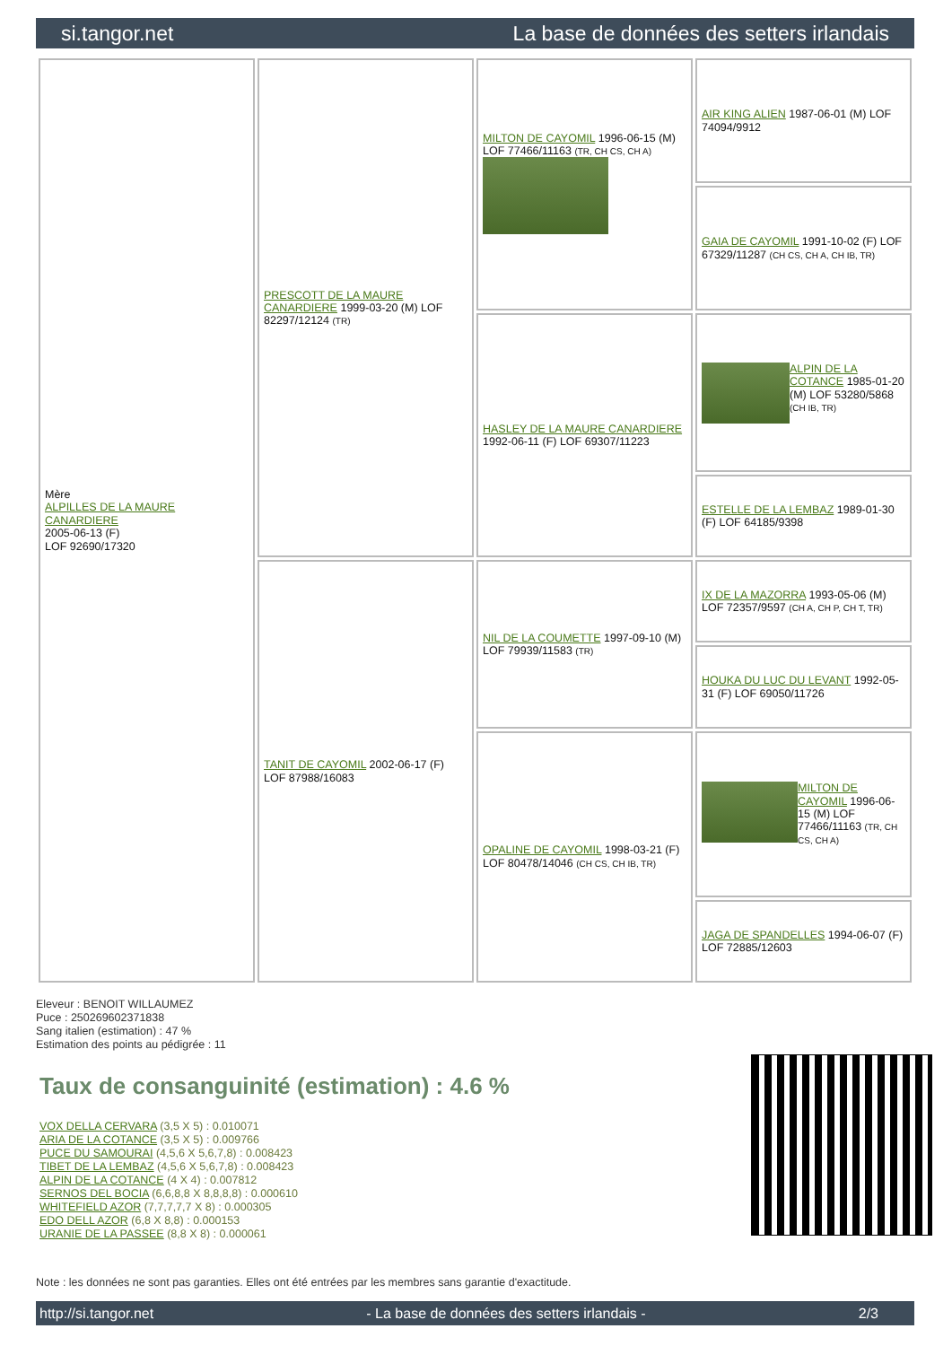si.tangor.net La base de données des setters irlandais
| Mère ALPILLES DE LA MAURE CANARDIERE 2005-06-13 (F) LOF 92690/17320 | PRESCOTT DE LA MAURE CANARDIERE 1999-03-20 (M) LOF 82297/12124 (TR) | MILTON DE CAYOMIL 1996-06-15 (M) LOF 77466/11163 (TR, CH CS, CH A) | AIR KING ALIEN 1987-06-01 (M) LOF 74094/9912 |
| | | | GAIA DE CAYOMIL 1991-10-02 (F) LOF 67329/11287 (CH CS, CH A, CH IB, TR) |
| | | HASLEY DE LA MAURE CANARDIERE 1992-06-11 (F) LOF 69307/11223 | ALPIN DE LA COTANCE 1985-01-20 (M) LOF 53280/5868 (CH IB, TR) |
| | | | ESTELLE DE LA LEMBAZ 1989-01-30 (F) LOF 64185/9398 |
| | TANIT DE CAYOMIL 2002-06-17 (F) LOF 87988/16083 | NIL DE LA COUMETTE 1997-09-10 (M) LOF 79939/11583 (TR) | IX DE LA MAZORRA 1993-05-06 (M) LOF 72357/9597 (CH A, CH P, CH T, TR) |
| | | | HOUKA DU LUC DU LEVANT 1992-05-31 (F) LOF 69050/11726 |
| | | OPALINE DE CAYOMIL 1998-03-21 (F) LOF 80478/14046 (CH CS, CH IB, TR) | MILTON DE CAYOMIL 1996-06-15 (M) LOF 77466/11163 (TR, CH CS, CH A) |
| | | | JAGA DE SPANDELLES 1994-06-07 (F) LOF 72885/12603 |
Eleveur : BENOIT WILLAUMEZ
Puce : 250269602371838
Sang italien (estimation) : 47 %
Estimation des points au pédigrée : 11
Taux de consanguinité (estimation) : 4.6 %
VOX DELLA CERVARA (3,5 X 5) : 0.010071
ARIA DE LA COTANCE (3,5 X 5) : 0.009766
PUCE DU SAMOURAI (4,5,6 X 5,6,7,8) : 0.008423
TIBET DE LA LEMBAZ (4,5,6 X 5,6,7,8) : 0.008423
ALPIN DE LA COTANCE (4 X 4) : 0.007812
SERNOS DEL BOCIA (6,6,8,8 X 8,8,8,8) : 0.000610
WHITEFIELD AZOR (7,7,7,7,7 X 8) : 0.000305
EDO DELL AZOR (6,8 X 8,8) : 0.000153
URANIE DE LA PASSEE (8,8 X 8) : 0.000061
Note : les données ne sont pas garanties. Elles ont été entrées par les membres sans garantie d'exactitude.
http://si.tangor.net - La base de données des setters irlandais - 2/3